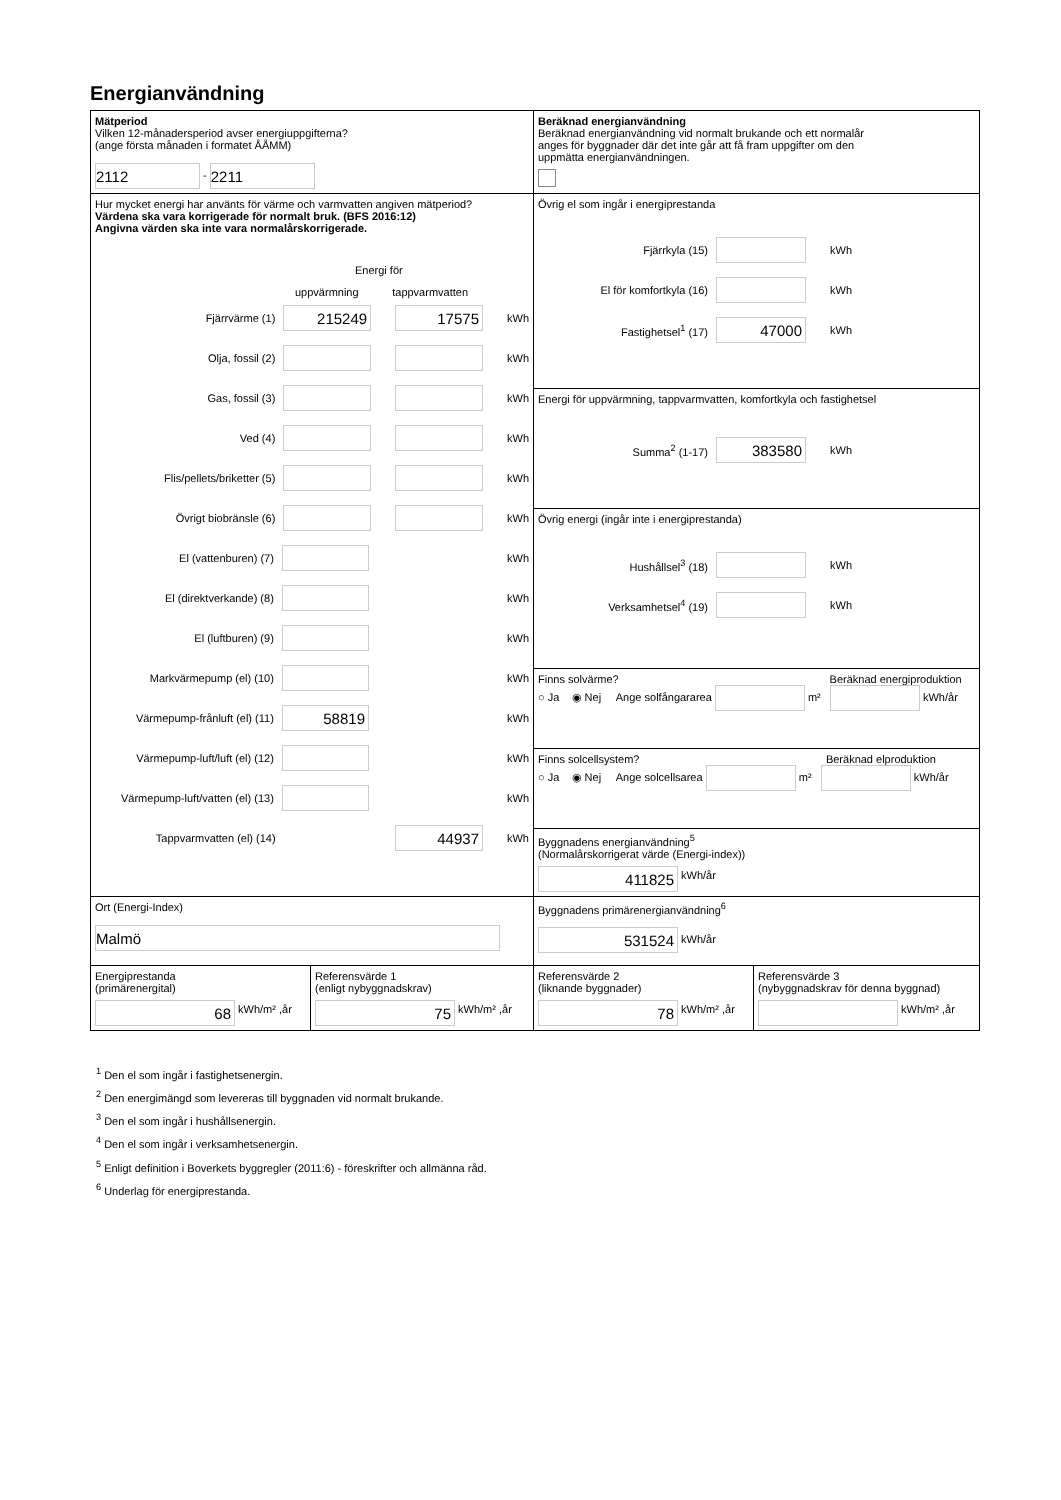Energianvändning
Mätperiod
Vilken 12-månadersperiod avser energiuppgifterna?
(ange första månaden i formatet ÅÅMM)
2112 - 2211
Beräknad energianvändning
Beräknad energianvändning vid normalt brukande och ett normalår
anges för byggnader där det inte går att få fram uppgifter om den
uppmätta energianvändningen.
Hur mycket energi har använts för värme och varmvatten angiven mätperiod?
Värdena ska vara korrigerade för normalt bruk. (BFS 2016:12)
Angivna värden ska inte vara normalårskorrigerade.
Energi för
uppvärmning tappvarmvatten
Fjärrvärme (1) 215249 17575 kWh
Olja, fossil (2) kWh
Gas, fossil (3) kWh
Ved (4) kWh
Flis/pellets/briketter (5) kWh
Övrigt biobränsle (6) kWh
El (vattenburen) (7) kWh
El (direktverkande) (8) kWh
El (luftburen) (9) kWh
Markvärmepump (el) (10) kWh
Värmepump-frånluft (el) (11) 58819 kWh
Värmepump-luft/luft (el) (12) kWh
Värmepump-luft/vatten (el) (13) kWh
Tappvarmvatten (el) (14) 44937 kWh
Övrig el som ingår i energiprestanda
Fjärrkyla (15) kWh
El för komfortkyla (16) kWh
Fastighetsel<sup>1</sup> (17) 47000 kWh
Energi för uppvärmning, tappvarmvatten, komfortkyla och fastighetsel
Summa<sup>2</sup> (1-17) 383580 kWh
Övrig energi (ingår inte i energiprestanda)
Hushållsel<sup>3</sup> (18) kWh
Verksamhetsel<sup>4</sup> (19) kWh
Finns solvärme? Beräknad energiproduktion
○ Ja ◉ Nej Ange solfångararea m² kWh/år
Finns solcellsystem? Beräknad elproduktion
○ Ja ◉ Nej Ange solcellsarea m² kWh/år
Byggnadens energianvändning<sup>5</sup>
(Normalårskorrigerat värde (Energi-index))
411825 kWh/år
Ort (Energi-Index)
Malmö
Byggnadens primärenergianvändning<sup>6</sup>
531524 kWh/år
Energiprestanda
(primärenergital)
68 kWh/m² ,år
Referensvärde 1
(enligt nybyggnadskrav)
75 kWh/m² ,år
Referensvärde 2
(liknande byggnader)
78 kWh/m² ,år
Referensvärde 3
(nybyggnadskrav för denna byggnad)
kWh/m² ,år
<sup>1</sup> Den el som ingår i fastighetsenergin.
<sup>2</sup> Den energimängd som levereras till byggnaden vid normalt brukande.
<sup>3</sup> Den el som ingår i hushållsenergin.
<sup>4</sup> Den el som ingår i verksamhetsenergin.
<sup>5</sup> Enligt definition i Boverkets byggregler (2011:6) - föreskrifter och allmänna råd.
<sup>6</sup> Underlag för energiprestanda.